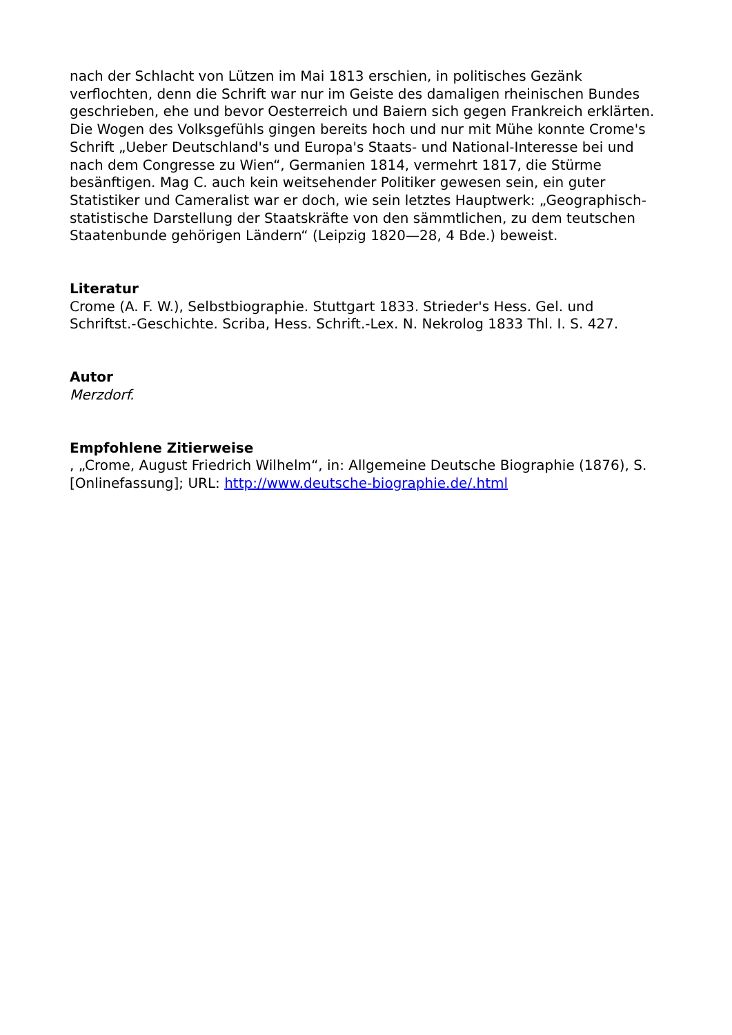nach der Schlacht von Lützen im Mai 1813 erschien, in politisches Gezänk verflochten, denn die Schrift war nur im Geiste des damaligen rheinischen Bundes geschrieben, ehe und bevor Oesterreich und Baiern sich gegen Frankreich erklärten. Die Wogen des Volksgefühls gingen bereits hoch und nur mit Mühe konnte Crome's Schrift „Ueber Deutschland's und Europa's Staats- und National-Interesse bei und nach dem Congresse zu Wien“, Germanien 1814, vermehrt 1817, die Stürme besänftigen. Mag C. auch kein weitsehender Politiker gewesen sein, ein guter Statistiker und Cameralist war er doch, wie sein letztes Hauptwerk: „Geographisch-statistische Darstellung der Staatskräfte von den sämmtlichen, zu dem teutschen Staatenbunde gehörigen Ländern“ (Leipzig 1820—28, 4 Bde.) beweist.
Literatur
Crome (A. F. W.), Selbstbiographie. Stuttgart 1833. Strieder's Hess. Gel. und Schriftst.-Geschichte. Scriba, Hess. Schrift.-Lex. N. Nekrolog 1833 Thl. I. S. 427.
Autor
Merzdorf.
Empfohlene Zitierweise
, „Crome, August Friedrich Wilhelm“, in: Allgemeine Deutsche Biographie (1876), S. [Onlinefassung]; URL: http://www.deutsche-biographie.de/.html